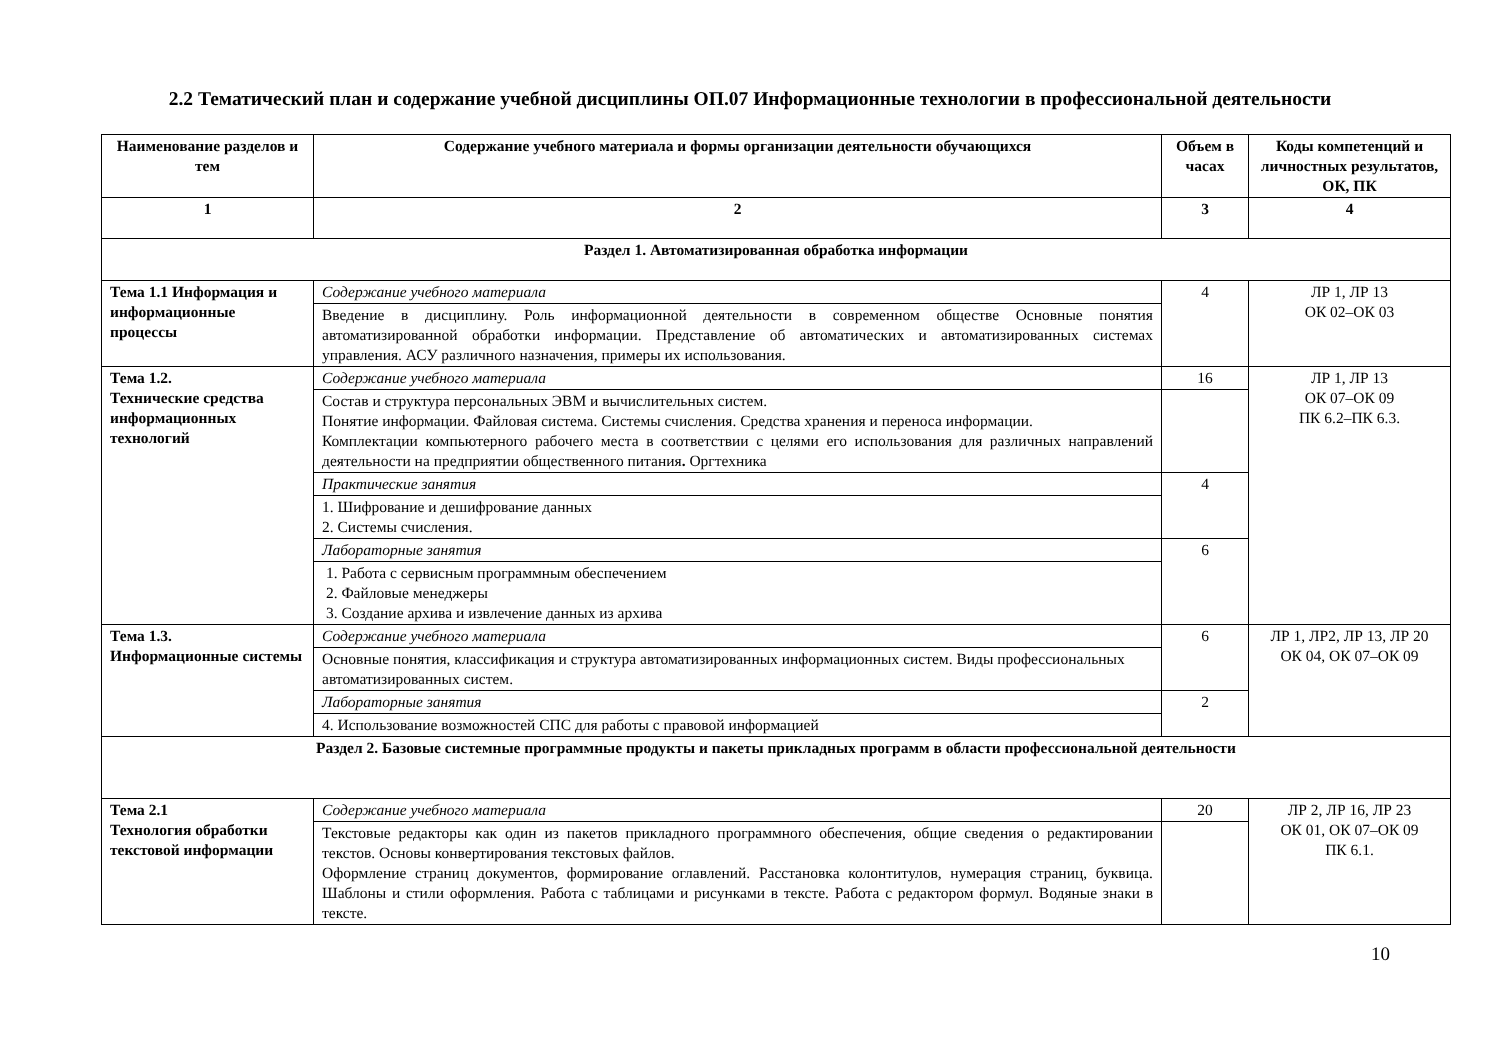2.2 Тематический план и содержание учебной дисциплины ОП.07 Информационные технологии в профессиональной деятельности
| Наименование разделов и тем | Содержание учебного материала и формы организации деятельности обучающихся | Объем в часах | Коды компетенций и личностных результатов, ОК, ПК |
| --- | --- | --- | --- |
| 1 | 2 | 3 | 4 |
| Раздел 1. Автоматизированная обработка информации | | | |
| Тема 1.1 Информация и информационные процессы | Содержание учебного материала | 4 | ЛР 1, ЛР 13 ОК 02–ОК 03 |
| | Введение в дисциплину. Роль информационной деятельности в современном обществе Основные понятия автоматизированной обработки информации. Представление об автоматических и автоматизированных системах управления. АСУ различного назначения, примеры их использования. | | |
| Тема 1.2. Технические средства информационных технологий | Содержание учебного материала | 16 | ЛР 1, ЛР 13 ОК 07–ОК 09 ПК 6.2–ПК 6.3. |
| | Состав и структура персональных ЭВМ и вычислительных систем. Понятие информации. Файловая система. Системы счисления. Средства хранения и переноса информации. Комплектации компьютерного рабочего места в соответствии с целями его использования для различных направлений деятельности на предприятии общественного питания . Оргтехника | | |
| | Практические занятия | 4 | |
| | 1. Шифрование и дешифрование данных 2. Системы счисления. | | |
| | Лабораторные занятия | 6 | |
| | 1. Работа с сервисным программным обеспечением 2. Файловые менеджеры 3. Создание архива и извлечение данных из архива | | |
| Тема 1.3. Информационные системы | Содержание учебного материала | 6 | ЛР 1, ЛР2, ЛР 13, ЛР 20 ОК 04, ОК 07–ОК 09 |
| | Основные понятия, классификация и структура автоматизированных информационных систем. Виды профессиональных автоматизированных систем. | | |
| | Лабораторные занятия | 2 | |
| | 4. Использование возможностей СПС для работы с правовой информацией | | |
| Раздел 2. Базовые системные программные продукты и пакеты прикладных программ в области профессиональной деятельности | | | |
| Тема 2.1 Технология обработки текстовой информации | Содержание учебного материала | 20 | ЛР 2, ЛР 16, ЛР 23 ОК 01, ОК 07–ОК 09 ПК 6.1. |
| | Текстовые редакторы как один из пакетов прикладного программного обеспечения, общие сведения о редактировании текстов. Основы конвертирования текстовых файлов. Оформление страниц документов, формирование оглавлений. Расстановка колонтитулов, нумерация страниц, буквица. Шаблоны и стили оформления. Работа с таблицами и рисунками в тексте. Работа с редактором формул. Водяные знаки в тексте. | | |
10